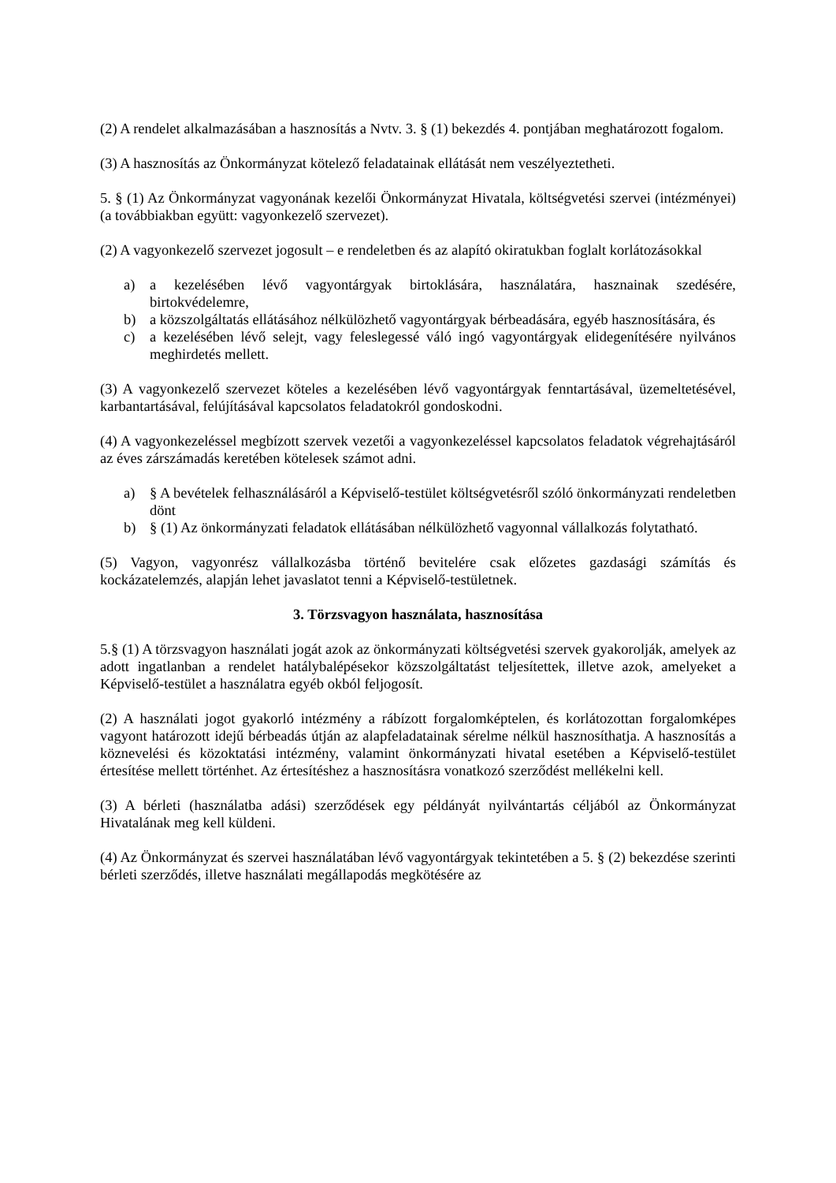(2) A rendelet alkalmazásában a hasznosítás a Nvtv. 3. § (1) bekezdés 4. pontjában meghatározott fogalom.
(3) A hasznosítás az Önkormányzat kötelező feladatainak ellátását nem veszélyeztetheti.
5. § (1) Az Önkormányzat vagyonának kezelői Önkormányzat Hivatala, költségvetési szervei (intézményei) (a továbbiakban együtt: vagyonkezelő szervezet).
(2) A vagyonkezelő szervezet jogosult – e rendeletben és az alapító okiratukban foglalt korlátozásokkal
a) a kezelésében lévő vagyontárgyak birtoklására, használatára, hasznainak szedésére, birtokvédelemre,
b) a közszolgáltatás ellátásához nélkülözhető vagyontárgyak bérbeadására, egyéb hasznosítására, és
c) a kezelésében lévő selejt, vagy feleslegessé váló ingó vagyontárgyak elidegenítésére nyilvános meghirdetés mellett.
(3) A vagyonkezelő szervezet köteles a kezelésében lévő vagyontárgyak fenntartásával, üzemeltetésével, karbantartásával, felújításával kapcsolatos feladatokról gondoskodni.
(4) A vagyonkezeléssel megbízott szervek vezetői a vagyonkezeléssel kapcsolatos feladatok végrehajtásáról az éves zárszámadás keretében kötelesek számot adni.
a) § A bevételek felhasználásáról a Képviselő-testület költségvetésről szóló önkormányzati rendeletben dönt
b) § (1) Az önkormányzati feladatok ellátásában nélkülözhető vagyonnal vállalkozás folytatható.
(5) Vagyon, vagyonrész vállalkozásba történő bevitelére csak előzetes gazdasági számítás és kockázatelemzés, alapján lehet javaslatot tenni a Képviselő-testületnek.
3. Törzsvagyon használata, hasznosítása
5.§ (1) A törzsvagyon használati jogát azok az önkormányzati költségvetési szervek gyakorolják, amelyek az adott ingatlanban a rendelet hatálybalépésekor közszolgáltatást teljesítettek, illetve azok, amelyeket a Képviselő-testület a használatra egyéb okból feljogosít.
(2) A használati jogot gyakorló intézmény a rábízott forgalomképtelen, és korlátozottan forgalomképes vagyont határozott idejű bérbeadás útján az alapfeladatainak sérelme nélkül hasznosíthatja. A hasznosítás a köznevelési és közoktatási intézmény, valamint önkormányzati hivatal esetében a Képviselő-testület értesítése mellett történhet. Az értesítéshez a hasznosításra vonatkozó szerződést mellékelni kell.
(3) A bérleti (használatba adási) szerződések egy példányát nyilvántartás céljából az Önkormányzat Hivatalának meg kell küldeni.
(4) Az Önkormányzat és szervei használatában lévő vagyontárgyak tekintetében a 5. § (2) bekezdése szerinti bérleti szerződés, illetve használati megállapodás megkötésére az